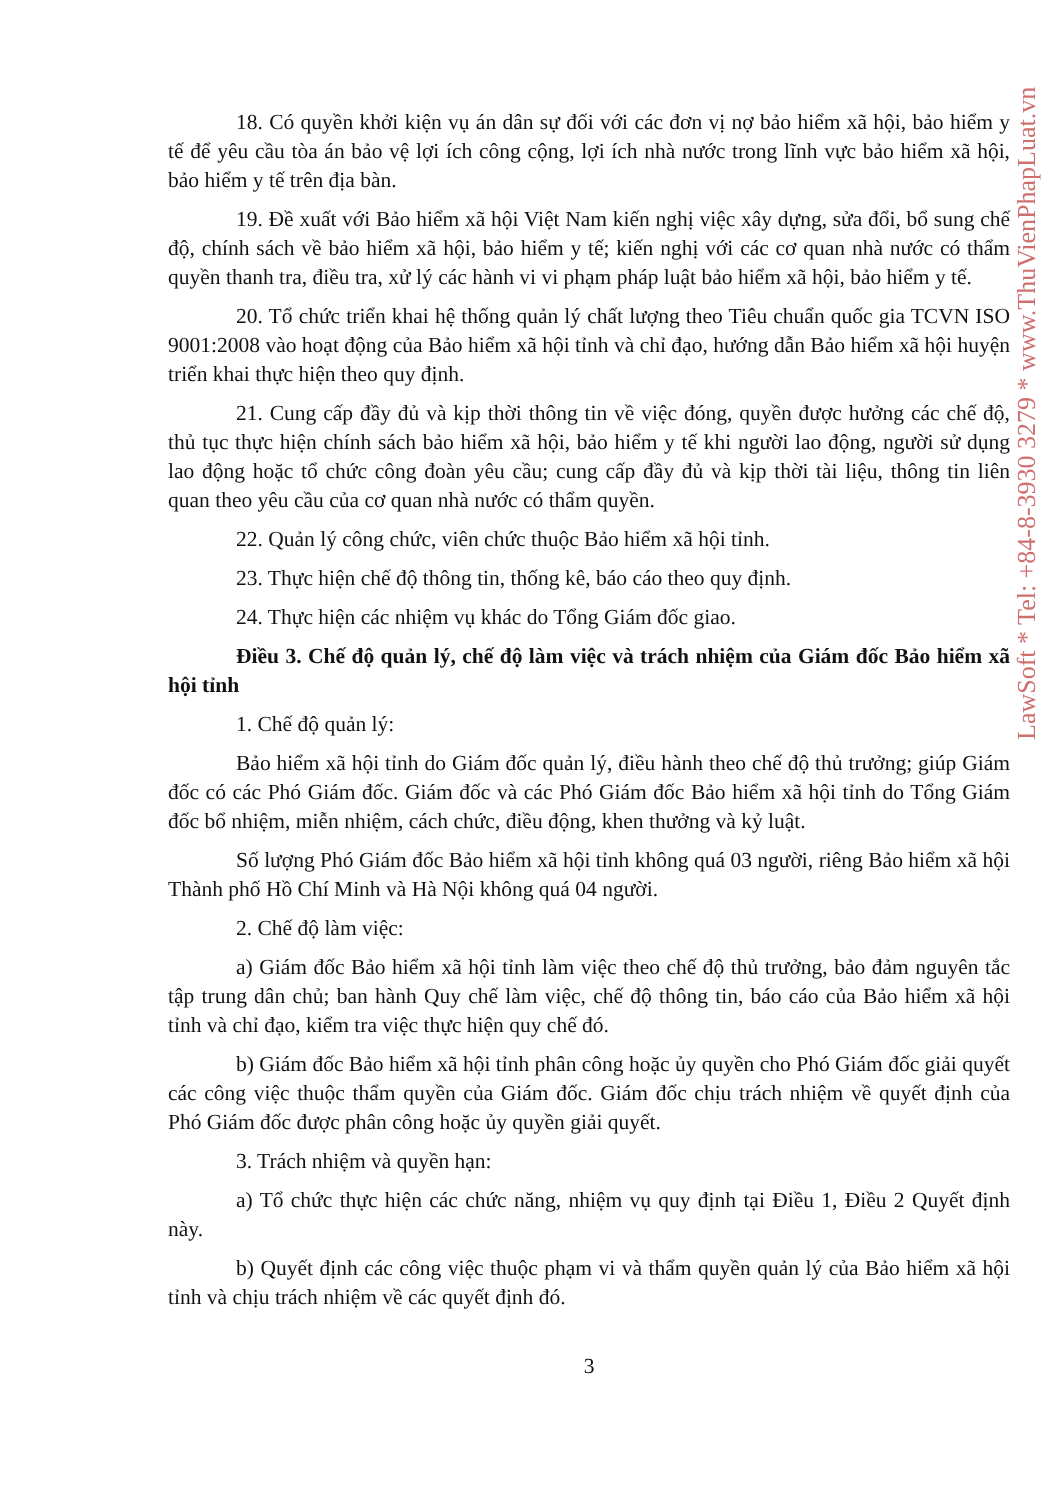LawSoft * Tel: +84-8-3930 3279 * www.ThuVienPhapLuat.vn
18. Có quyền khởi kiện vụ án dân sự đối với các đơn vị nợ bảo hiểm xã hội, bảo hiểm y tế để yêu cầu tòa án bảo vệ lợi ích công cộng, lợi ích nhà nước trong lĩnh vực bảo hiểm xã hội, bảo hiểm y tế trên địa bàn.
19. Đề xuất với Bảo hiểm xã hội Việt Nam kiến nghị việc xây dựng, sửa đổi, bổ sung chế độ, chính sách về bảo hiểm xã hội, bảo hiểm y tế; kiến nghị với các cơ quan nhà nước có thẩm quyền thanh tra, điều tra, xử lý các hành vi vi phạm pháp luật bảo hiểm xã hội, bảo hiểm y tế.
20. Tổ chức triển khai hệ thống quản lý chất lượng theo Tiêu chuẩn quốc gia TCVN ISO 9001:2008 vào hoạt động của Bảo hiểm xã hội tỉnh và chỉ đạo, hướng dẫn Bảo hiểm xã hội huyện triển khai thực hiện theo quy định.
21. Cung cấp đầy đủ và kịp thời thông tin về việc đóng, quyền được hưởng các chế độ, thủ tục thực hiện chính sách bảo hiểm xã hội, bảo hiểm y tế khi người lao động, người sử dụng lao động hoặc tổ chức công đoàn yêu cầu; cung cấp đầy đủ và kịp thời tài liệu, thông tin liên quan theo yêu cầu của cơ quan nhà nước có thẩm quyền.
22. Quản lý công chức, viên chức thuộc Bảo hiểm xã hội tỉnh.
23. Thực hiện chế độ thông tin, thống kê, báo cáo theo quy định.
24. Thực hiện các nhiệm vụ khác do Tổng Giám đốc giao.
Điều 3. Chế độ quản lý, chế độ làm việc và trách nhiệm của Giám đốc Bảo hiểm xã hội tỉnh
1. Chế độ quản lý:
Bảo hiểm xã hội tỉnh do Giám đốc quản lý, điều hành theo chế độ thủ trưởng; giúp Giám đốc có các Phó Giám đốc. Giám đốc và các Phó Giám đốc Bảo hiểm xã hội tỉnh do Tổng Giám đốc bổ nhiệm, miễn nhiệm, cách chức, điều động, khen thưởng và kỷ luật.
Số lượng Phó Giám đốc Bảo hiểm xã hội tỉnh không quá 03 người, riêng Bảo hiểm xã hội Thành phố Hồ Chí Minh và Hà Nội không quá 04 người.
2. Chế độ làm việc:
a) Giám đốc Bảo hiểm xã hội tỉnh làm việc theo chế độ thủ trưởng, bảo đảm nguyên tắc tập trung dân chủ; ban hành Quy chế làm việc, chế độ thông tin, báo cáo của Bảo hiểm xã hội tỉnh và chỉ đạo, kiểm tra việc thực hiện quy chế đó.
b) Giám đốc Bảo hiểm xã hội tỉnh phân công hoặc ủy quyền cho Phó Giám đốc giải quyết các công việc thuộc thẩm quyền của Giám đốc. Giám đốc chịu trách nhiệm về quyết định của Phó Giám đốc được phân công hoặc ủy quyền giải quyết.
3. Trách nhiệm và quyền hạn:
a) Tổ chức thực hiện các chức năng, nhiệm vụ quy định tại Điều 1, Điều 2 Quyết định này.
b) Quyết định các công việc thuộc phạm vi và thẩm quyền quản lý của Bảo hiểm xã hội tỉnh và chịu trách nhiệm về các quyết định đó.
3